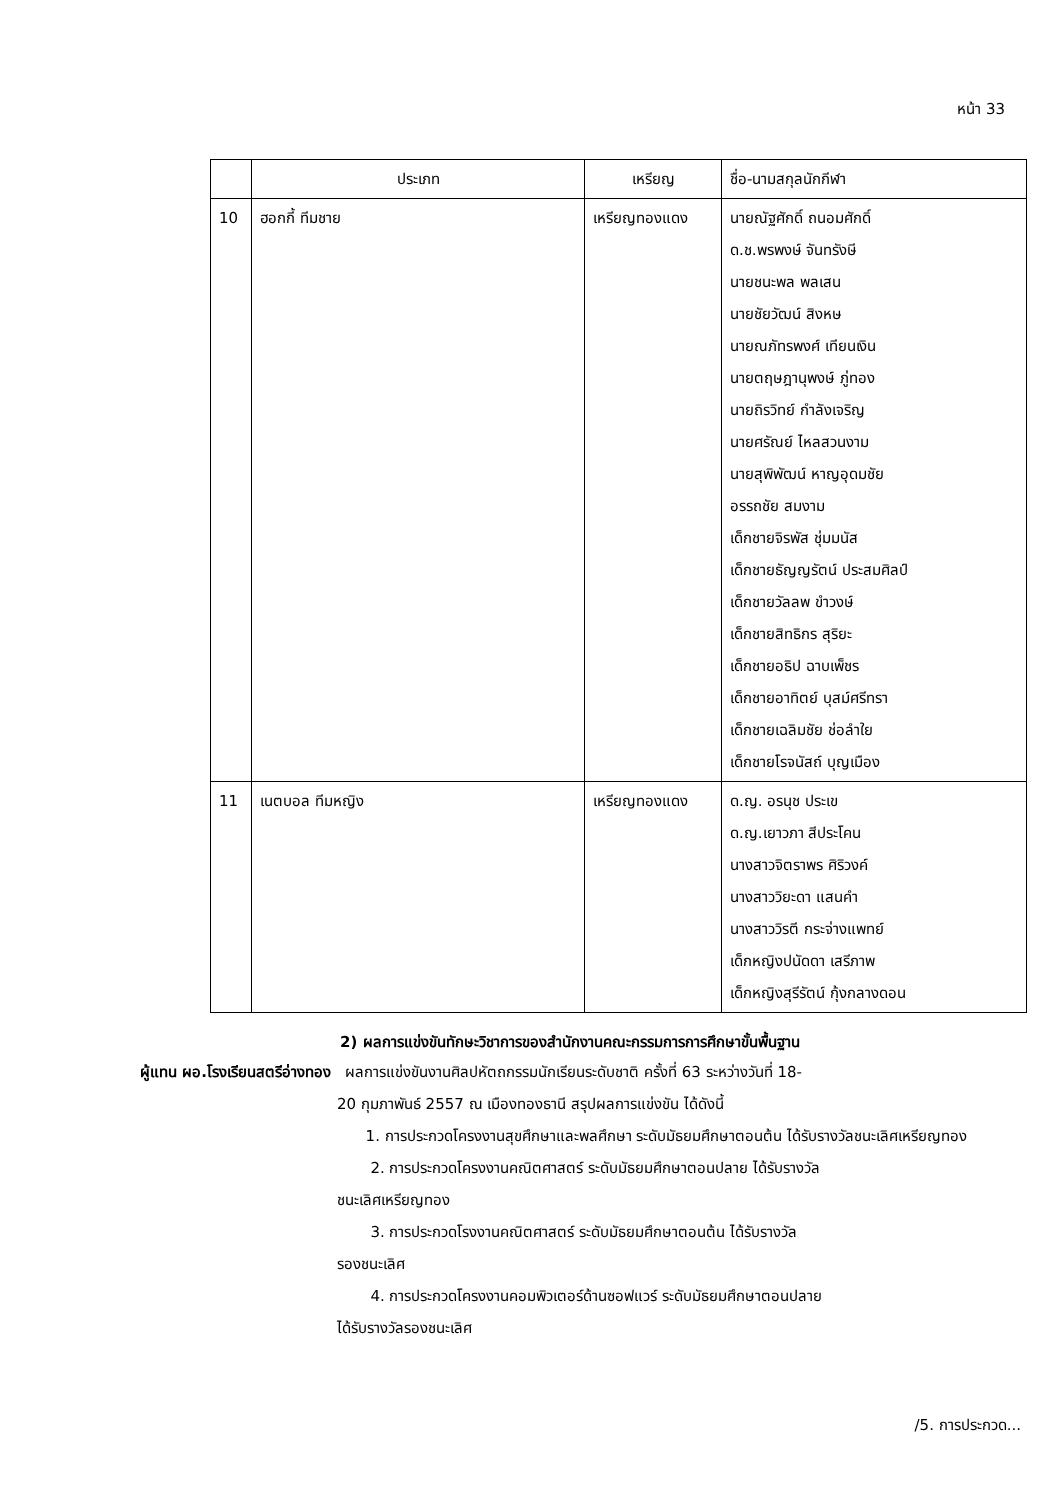หน้า 33
| | ประเภท | เหรียญ | ชื่อ-นามสกุลนักกีฬา |
| --- | --- | --- | --- |
| 10 | ฮอกกี้ ทีมชาย | เหรียญทองแดง | นายณัฐศักดิ์ ถนอมศักดิ์ ด.ช.พรพงษ์ จันทรังษี นายชนะพล พลเสน นายชัยวัฒน์ สิงหษ นายณภัทรพงศ์ เทียนเงิน นายตฤษฎานุพงษ์ ภู่ทอง นายถิรวิทย์ กำลังเจริญ นายศรัณย์ ไหลสวนงาม นายสุพิพัฒน์ หาญอุดมชัย อรรถชัย สมงาม เด็กชายจิรพัส ชุ่มมนัส เด็กชายธัญญรัตน์ ประสมศิลป์ เด็กชายวัลลพ ขำวงษ์ เด็กชายสิทธิกร สุริยะ เด็กชายอธิป ฉาบเพ็ชร เด็กชายอาทิตย์ บุสม์ศรีทรา เด็กชายเฉลิมชัย ช่อลำใย เด็กชายโรจนัสถ์ บุญเมือง |
| 11 | เนตบอล ทีมหญิง | เหรียญทองแดง | ด.ญ. อรนุช ประเข ด.ญ.เยาวภา สีประโคน นางสาวจิตราพร ศิริวงค์ นางสาววิยะดา แสนคำ นางสาววิรตี กระจ่างแพทย์ เด็กหญิงปนัดดา เสรีภาพ เด็กหญิงสุรีรัตน์ กุ้งกลางดอน |
2) ผลการแข่งขันทักษะวิชาการของสำนักงานคณะกรรมการการศึกษาขั้นพื้นฐาน
ผู้แทน ผอ.โรงเรียนสตรีอ่างทอง ผลการแข่งขันงานศิลปหัตถกรรมนักเรียนระดับชาติ ครั้งที่ 63 ระหว่างวันที่ 18-
20 กุมภาพันธ์ 2557 ณ เมืองทองธานี สรุปผลการแข่งขัน ได้ดังนี้
1. การประกวดโครงงานสุขศึกษาและพลศึกษา ระดับมัธยมศึกษาตอนต้น ได้รับรางวัลชนะเลิศเหรียญทอง
2. การประกวดโครงงานคณิตศาสตร์ ระดับมัธยมศึกษาตอนปลาย ได้รับรางวัล
ชนะเลิศเหรียญทอง
3. การประกวดโรงงานคณิตศาสตร์ ระดับมัธยมศึกษาตอนต้น ได้รับรางวัล
รองชนะเลิศ
4. การประกวดโครงงานคอมพิวเตอร์ด้านซอฟแวร์ ระดับมัธยมศึกษาตอนปลาย
ได้รับรางวัลรองชนะเลิศ
/5. การประกวด...